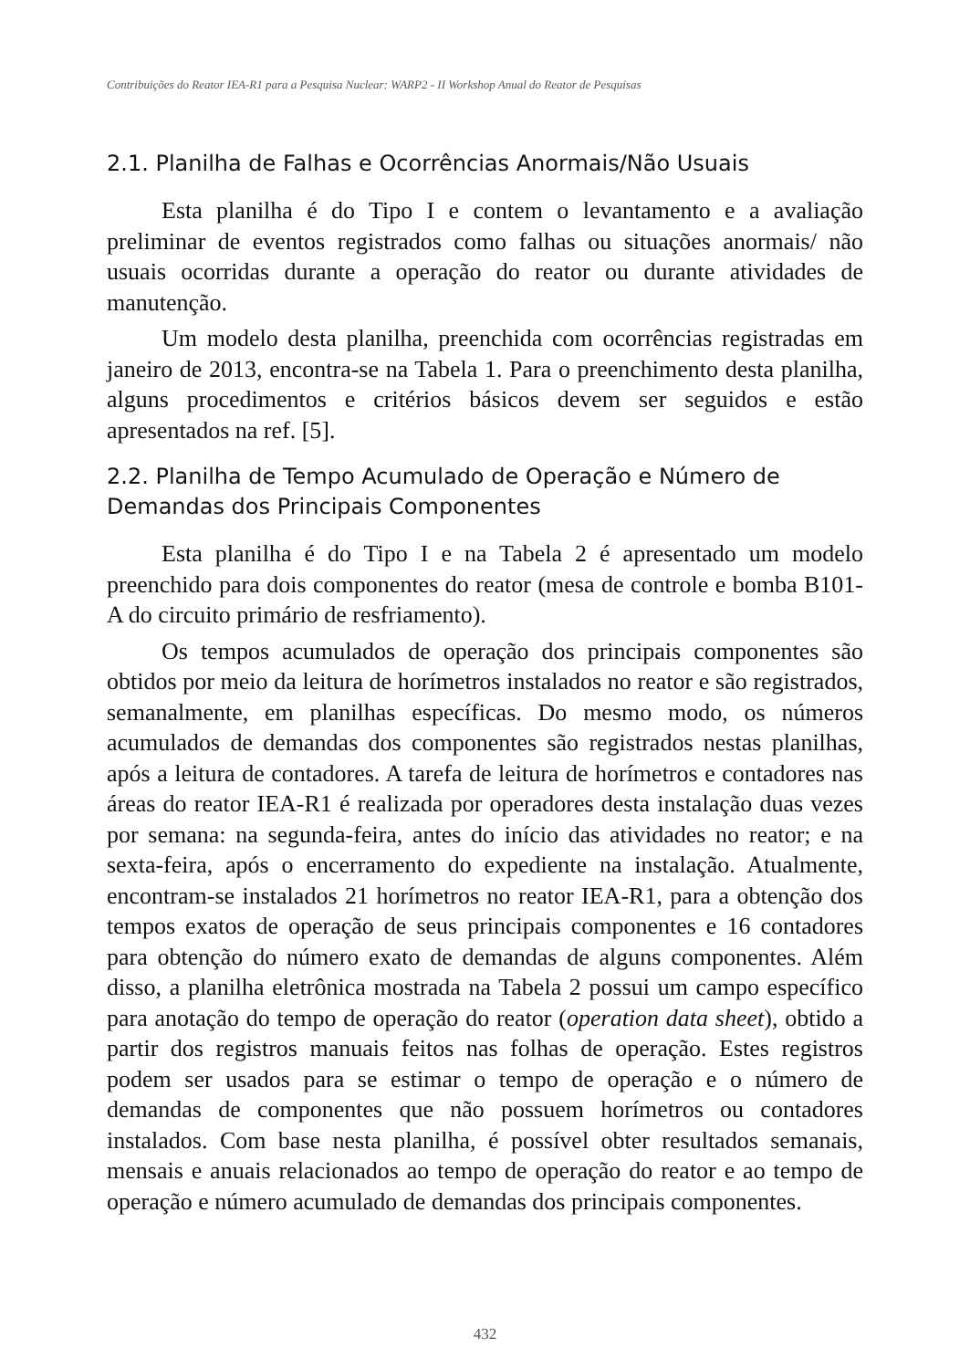Contribuições do Reator IEA-R1 para a Pesquisa Nuclear: WARP2 - II Workshop Anual do Reator de Pesquisas
2.1. Planilha de Falhas e Ocorrências Anormais/Não Usuais
Esta planilha é do Tipo I e contem o levantamento e a avaliação preliminar de eventos registrados como falhas ou situações anormais/ não usuais ocorridas durante a operação do reator ou durante atividades de manutenção.
Um modelo desta planilha, preenchida com ocorrências registradas em janeiro de 2013, encontra-se na Tabela 1. Para o preenchimento desta planilha, alguns procedimentos e critérios básicos devem ser seguidos e estão apresentados na ref. [5].
2.2. Planilha de Tempo Acumulado de Operação e Número de Demandas dos Principais Componentes
Esta planilha é do Tipo I e na Tabela 2 é apresentado um modelo preenchido para dois componentes do reator (mesa de controle e bomba B101-A do circuito primário de resfriamento).
Os tempos acumulados de operação dos principais componentes são obtidos por meio da leitura de horímetros instalados no reator e são registrados, semanalmente, em planilhas específicas. Do mesmo modo, os números acumulados de demandas dos componentes são registrados nestas planilhas, após a leitura de contadores. A tarefa de leitura de horímetros e contadores nas áreas do reator IEA-R1 é realizada por operadores desta instalação duas vezes por semana: na segunda-feira, antes do início das atividades no reator; e na sexta-feira, após o encerramento do expediente na instalação. Atualmente, encontram-se instalados 21 horímetros no reator IEA-R1, para a obtenção dos tempos exatos de operação de seus principais componentes e 16 contadores para obtenção do número exato de demandas de alguns componentes. Além disso, a planilha eletrônica mostrada na Tabela 2 possui um campo específico para anotação do tempo de operação do reator (operation data sheet), obtido a partir dos registros manuais feitos nas folhas de operação. Estes registros podem ser usados para se estimar o tempo de operação e o número de demandas de componentes que não possuem horímetros ou contadores instalados. Com base nesta planilha, é possível obter resultados semanais, mensais e anuais relacionados ao tempo de operação do reator e ao tempo de operação e número acumulado de demandas dos principais componentes.
432